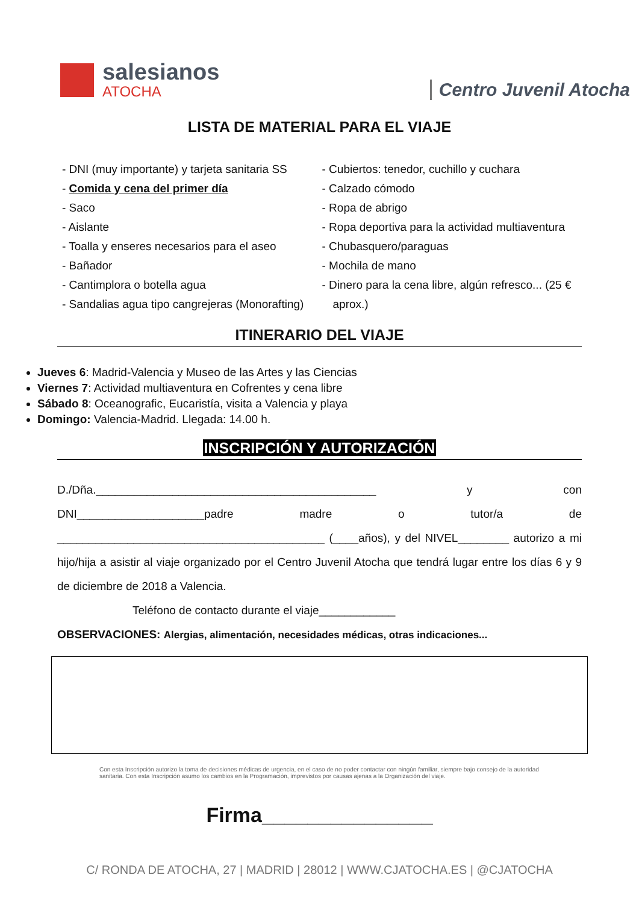salesianos
ATOCHA
Centro Juvenil Atocha
LISTA DE MATERIAL PARA EL VIAJE
- DNI (muy importante) y tarjeta sanitaria SS
- Comida y cena del primer día
- Saco
- Aislante
- Toalla y enseres necesarios para el aseo
- Bañador
- Cantimplora o botella agua
- Sandalias agua tipo cangrejeras (Monorafting)
- Cubiertos: tenedor, cuchillo y cuchara
- Calzado cómodo
- Ropa de abrigo
- Ropa deportiva para la actividad multiaventura
- Chubasquero/paraguas
- Mochila de mano
- Dinero para la cena libre, algún refresco... (25 € aprox.)
ITINERARIO DEL VIAJE
Jueves 6: Madrid-Valencia y Museo de las Artes y las Ciencias
Viernes 7: Actividad multiaventura en Cofrentes y cena libre
Sábado 8: Oceanografic, Eucaristía, visita a Valencia y playa
Domingo: Valencia-Madrid. Llegada: 14.00 h.
INSCRIPCIÓN Y AUTORIZACIÓN
D./Dña.____________________________________________ y con DNI____________________padre madre o tutor/a de __________________________________________ (____años), y del NIVEL________ autorizo a mi hijo/hija a asistir al viaje organizado por el Centro Juvenil Atocha que tendrá lugar entre los días 6 y 9 de diciembre de 2018 a Valencia.
Teléfono de contacto durante el viaje____________
OBSERVACIONES: Alergias, alimentación, necesidades médicas, otras indicaciones...
Con esta Inscripción autorizo la toma de decisiones médicas de urgencia, en el caso de no poder contactar con ningún familiar, siempre bajo consejo de la autoridad sanitaria. Con esta Inscripción asumo los cambios en la Programación, imprevistos por causas ajenas a la Organización del viaje.
Firma_______________
C/ RONDA DE ATOCHA, 27 | MADRID | 28012 | WWW.CJATOCHA.ES | @CJATOCHA